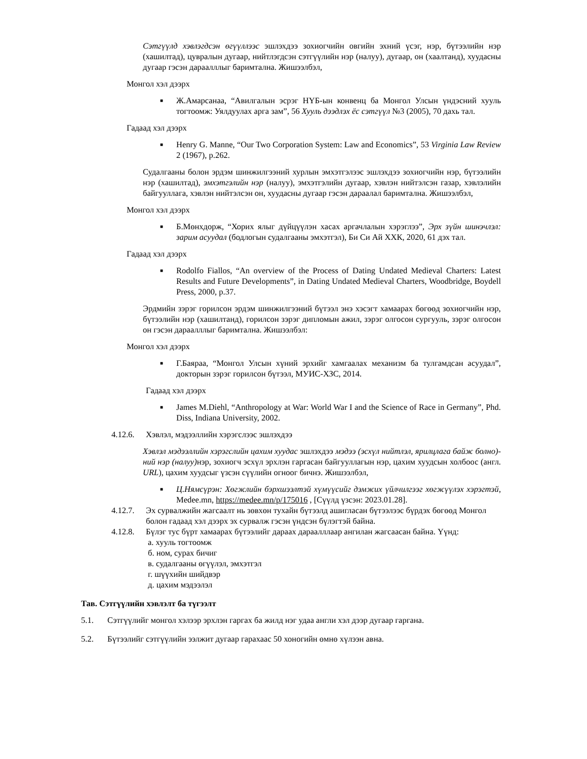Сэтгүүлд хэвлэгдсэн өгүүллээс эшлэхдээ зохиогчийн овгийн эхний үсэг, нэр, бүтээлийн нэр (хашилтад), цувралын дугаар, нийтлэгдсэн сэтгүүлийн нэр (налуу), дугаар, он (хаалтанд), хуудасны дугаар гэсэн дараалллыг баримтална. Жишээлбэл,
Монгол хэл дээрх
■ Ж.Амарсанаа, “Авилгалын эсрэг НҮБ-ын конвенц ба Монгол Улсын үндэсний хууль тогтоомж: Уялдуулах арга зам”, 56 Хууль дээдлэх ёс сэтгүүл №3 (2005), 70 дахь тал.
Гадаад хэл дээрх
■ Henry G. Manne, “Our Two Corporation System: Law and Economics”, 53 Virginia Law Review 2 (1967), p.262.
Судалгааны болон эрдэм шинжилгээний хурлын эмхэтгэлээс эшлэхдээ зохиогчийн нэр, бүтээлийн нэр (хашилтад), эмхэтгэлийн нэр (налуу), эмхэтгэлийн дугаар, хэвлэн нийтэлсэн газар, хэвлэлийн байгууллага, хэвлэн нийтэлсэн он, хуудасны дугаар гэсэн дараалал баримтална. Жишээлбэл,
Монгол хэл дээрх
■ Б.Мөнхдорж, “Хорих ялыг дүйцүүлэн хасах аргачлалын хэрэглээ”, Эрх зүйн шинэчлэл: зарим асуудал (бодлогын судалгааны эмхэтгэл), Би Си Ай ХХК, 2020, 61 дэх тал.
Гадаад хэл дээрх
■ Rodolfo Fiallos, “An overview of the Process of Dating Undated Medieval Charters: Latest Results and Future Developments”, in Dating Undated Medieval Charters, Woodbridge, Boydell Press, 2000, p.37.
Эрдмийн зэрэг горилсон эрдэм шинжилгээний бүтээл энэ хэсэгт хамаарах бөгөөд зохиогчийн нэр, бүтээлийн нэр (хашилтанд), горилсон зэрэг дипломын ажил, зэрэг олгосон сургууль, зэрэг олгосон он гэсэн дараалллыг баримтална. Жишээлбэл:
Монгол хэл дээрх
■ Г.Баяраа, “Монгол Улсын хүний эрхийг хамгаалах механизм ба тулгамдсан асуудал”, докторын зэрэг горилсон бүтээл, МУИС-ХЗС, 2014.
Гадаад хэл дээрх
■ James M.Diehl, “Anthropology at War: World War I and the Science of Race in Germany”, Phd. Diss, Indiana University, 2002.
4.12.6. Хэвлэл, мэдээллийн хэрэгслээс эшлэхдээ
Хэвлэл мэдээллийн хэрэгслийн цахим хуудас эшлэхдээ мэдээ (эсхүл нийтлэл, ярилцлага байж болно)-ний нэр (налуу) нэр, зохиогч эсхүл эрхлэн гаргасан байгууллагын нэр, цахим хуудсын холбоос (англ. URL), цахим хуудсыг үзсэн сүүлийн огноог бичнэ. Жишээлбэл,
■ Ц.Нямсүрэн: Хөгжлийн бэрхшээлтэй хүмүүсийг дэмжих үйлчилгээг хөгжүүлэх хэрэгтэй, Medee.mn, https://medee.mn/p/175016 , [Сүүлд үзсэн: 2023.01.28].
4.12.7. Эх сурвалжийн жагсаалт нь зөвхөн тухайн бүтээлд ашигласан бүтээлээс бүрдэх бөгөөд Монгол болон гадаад хэл дээрх эх сурвалж гэсэн үндсэн бүлэгтэй байна.
4.12.8. Бүлэг тус бүрт хамаарах бүтээлийг дараах дараалллаар ангилан жагсаасан байна. Үүнд:
а. хууль тогтоомж
б. ном, сурах бичиг
в. судалгааны өгүүлэл, эмхэтгэл
г. шүүхийн шийдвэр
д. цахим мэдээлэл
Тав. Сэтгүүлийн хэвлэлт ба түгээлт
5.1. Сэтгүүлийг монгол хэлээр эрхлэн гаргах ба жилд нэг удаа англи хэл дээр дугаар гаргана.
5.2. Бүтээлийг сэтгүүлийн ээлжит дугаар гарахаас 50 хоногийн өмнө хүлээн авна.